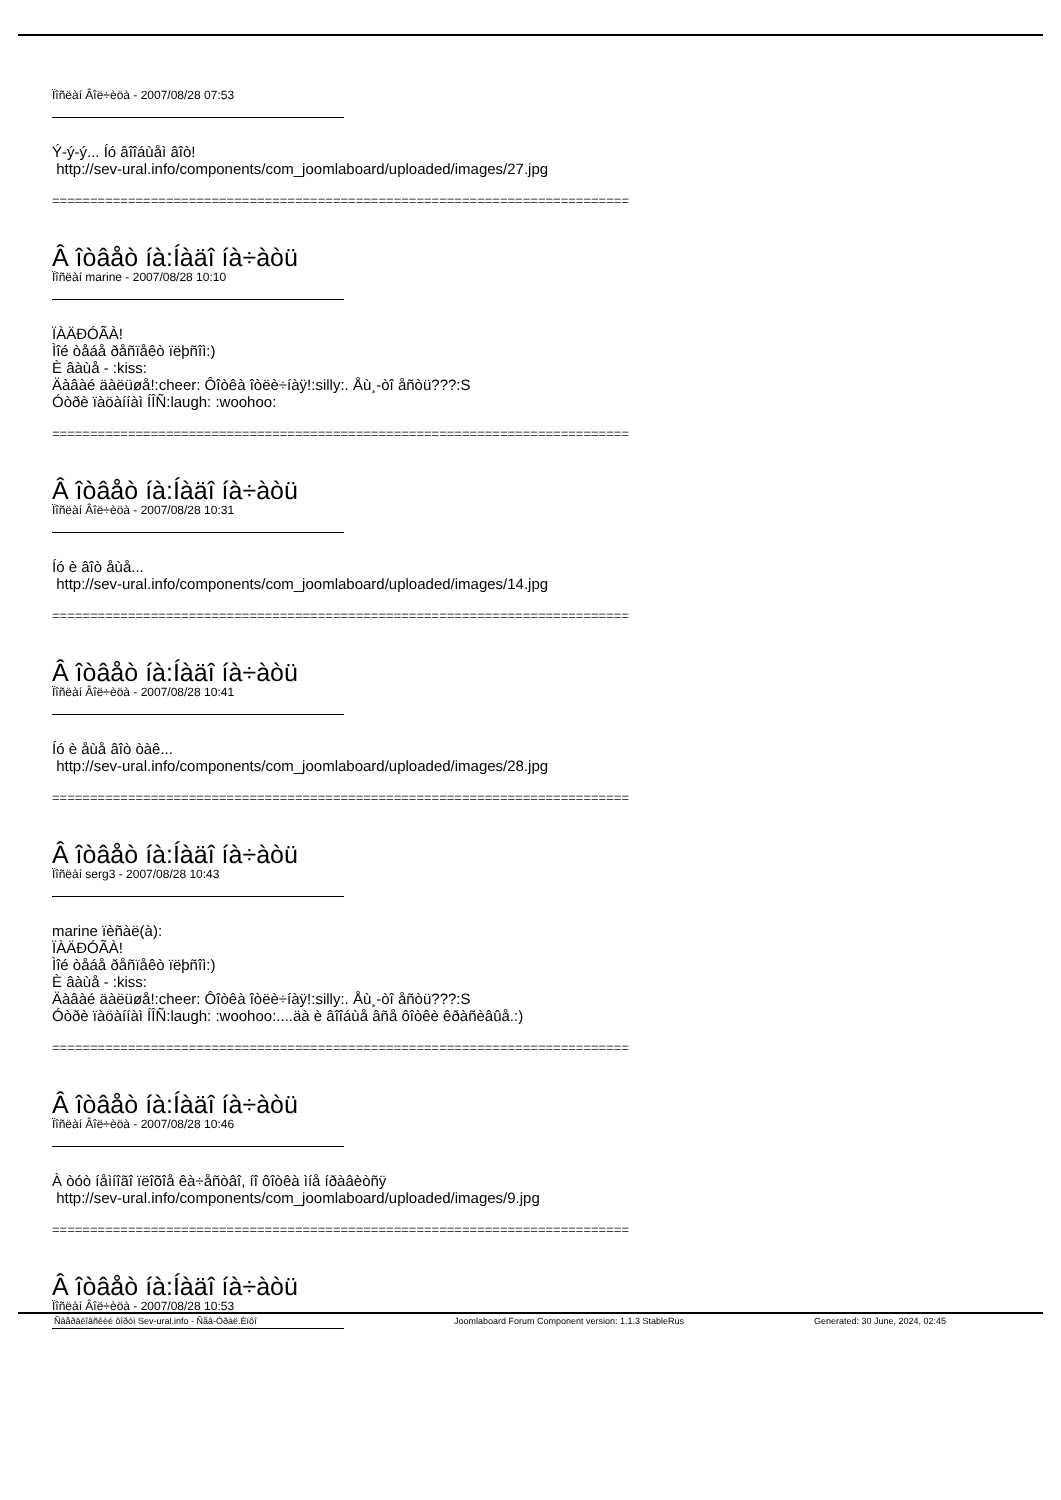Ïîñëàí Âîë÷èöà - 2007/08/28 07:53
Ý-ý-ý... Íó âîîáùåì âîò!
http://sev-ural.info/components/com_joomlaboard/uploaded/images/27.jpg
============================================================================
Â îòâåò íà:Íàäî íà÷àòü
Ïîñëàí marine - 2007/08/28 10:10
ÏÀÄÐÓÃÀ!
Ìîé òåáå ðåñïåêò ïëþñîì:)
È âàùå - :kiss:
Äàâàé äàëüøå!:cheer: Ôîòêà îòëè÷íàÿ!:silly:. Åù¸-òî åñòü???:S
Óòðè ïàöàííàì ÍÎÑ:laugh: :woohoo:
============================================================================
Â îòâåò íà:Íàäî íà÷àòü
Ïîñëàí Âîë÷èöà - 2007/08/28 10:31
Íó è âîò åùå...
http://sev-ural.info/components/com_joomlaboard/uploaded/images/14.jpg
============================================================================
Â îòâåò íà:Íàäî íà÷àòü
Ïîñëàí Âîë÷èöà - 2007/08/28 10:41
Íó è åùå âîò òàê...
http://sev-ural.info/components/com_joomlaboard/uploaded/images/28.jpg
============================================================================
Â îòâåò íà:Íàäî íà÷àòü
Ïîñëàí serg3 - 2007/08/28 10:43
marine ïèñàë(à):
ÏÀÄÐÓÃÀ!
Ìîé òåáå ðåñïåêò ïëþñîì:)
È âàùå - :kiss:
Äàâàé äàëüøå!:cheer: Ôîòêà îòëè÷íàÿ!:silly:. Åù¸-òî åñòü???:S
Óòðè ïàöàííàì ÍÎÑ:laugh: :woohoo:....äà è âîîáùå âñå ôîòêè êðàñèâûå.:)
============================================================================
Â îòâåò íà:Íàäî íà÷àòü
Ïîñëàí Âîë÷èöà - 2007/08/28 10:46
À òóò íåìíîãî ïëîõîå êà÷åñòâî, íî ôîòêà ìíå íðàâèòñÿ
http://sev-ural.info/components/com_joomlaboard/uploaded/images/9.jpg
============================================================================
Â îòâåò íà:Íàäî íà÷àòü
Ïîñëàí Âîë÷èöà - 2007/08/28 10:53
Ñâåðäëîâñêèé ôîðóì Sev-ural.info - Ñåâ-Óðàë.Èíôî Joomlaboard Forum Component version: 1.1.3 StableRus Generated: 30 June, 2024, 02:45